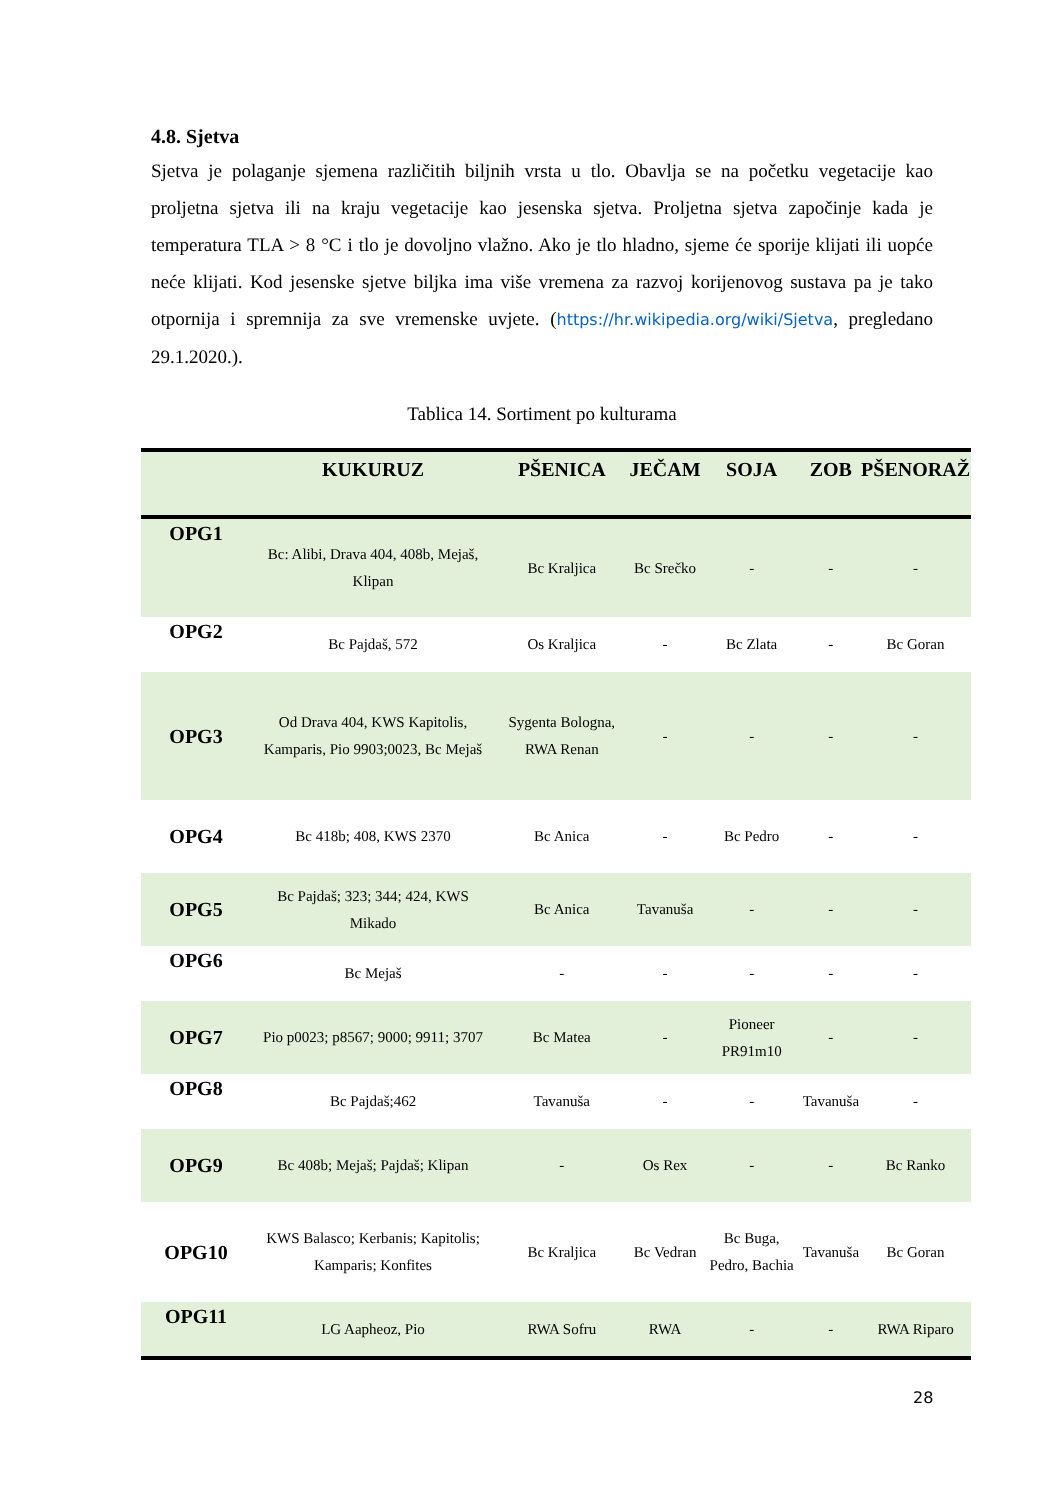4.8. Sjetva
Sjetva je polaganje sjemena različitih biljnih vrsta u tlo. Obavlja se na početku vegetacije kao proljetna sjetva ili na kraju vegetacije kao jesenska sjetva. Proljetna sjetva započinje kada je temperatura TLA > 8 °C i tlo je dovoljno vlažno. Ako je tlo hladno, sjeme će sporije klijati ili uopće neće klijati. Kod jesenske sjetve biljka ima više vremena za razvoj korijenovog sustava pa je tako otpornija i spremnija za sve vremenske uvjete. (https://hr.wikipedia.org/wiki/Sjetva, pregledano 29.1.2020.).
Tablica 14. Sortiment po kulturama
| | KUKURUZ | PŠENICA | JEČAM | SOJA | ZOB | PŠENORAŽ |
| --- | --- | --- | --- | --- | --- | --- |
| OPG1 | Bc: Alibi, Drava 404, 408b, Mejaš, Klipan | Bc Kraljica | Bc Srečko | - | - | - |
| OPG2 | Bc Pajdaš, 572 | Os Kraljica | - | Bc Zlata | - | Bc Goran |
| OPG3 | Od Drava 404, KWS Kapitolis, Kamparis, Pio 9903;0023, Bc Mejaš | Sygenta Bologna, RWA Renan | - | - | - | - |
| OPG4 | Bc 418b; 408, KWS 2370 | Bc Anica | - | Bc Pedro | - | - |
| OPG5 | Bc Pajdaš; 323; 344; 424, KWS Mikado | Bc Anica | Tavanuša | - | - | - |
| OPG6 | Bc Mejaš | - | - | - | - | - |
| OPG7 | Pio p0023; p8567; 9000; 9911; 3707 | Bc Matea | - | Pioneer PR91m10 | - | - |
| OPG8 | Bc Pajdaš;462 | Tavanuša | - | - | Tavanuša | - |
| OPG9 | Bc 408b; Mejaš; Pajdaš; Klipan | - | Os Rex | - | - | Bc Ranko |
| OPG10 | KWS Balasco; Kerbanis; Kapitolis; Kamparis; Konfites | Bc Kraljica | Bc Vedran | Bc Buga, Pedro, Bachia | Tavanuša | Bc Goran |
| OPG11 | LG Aapheoz, Pio | RWA Sofru | RWA | - | - | RWA Riparo |
28